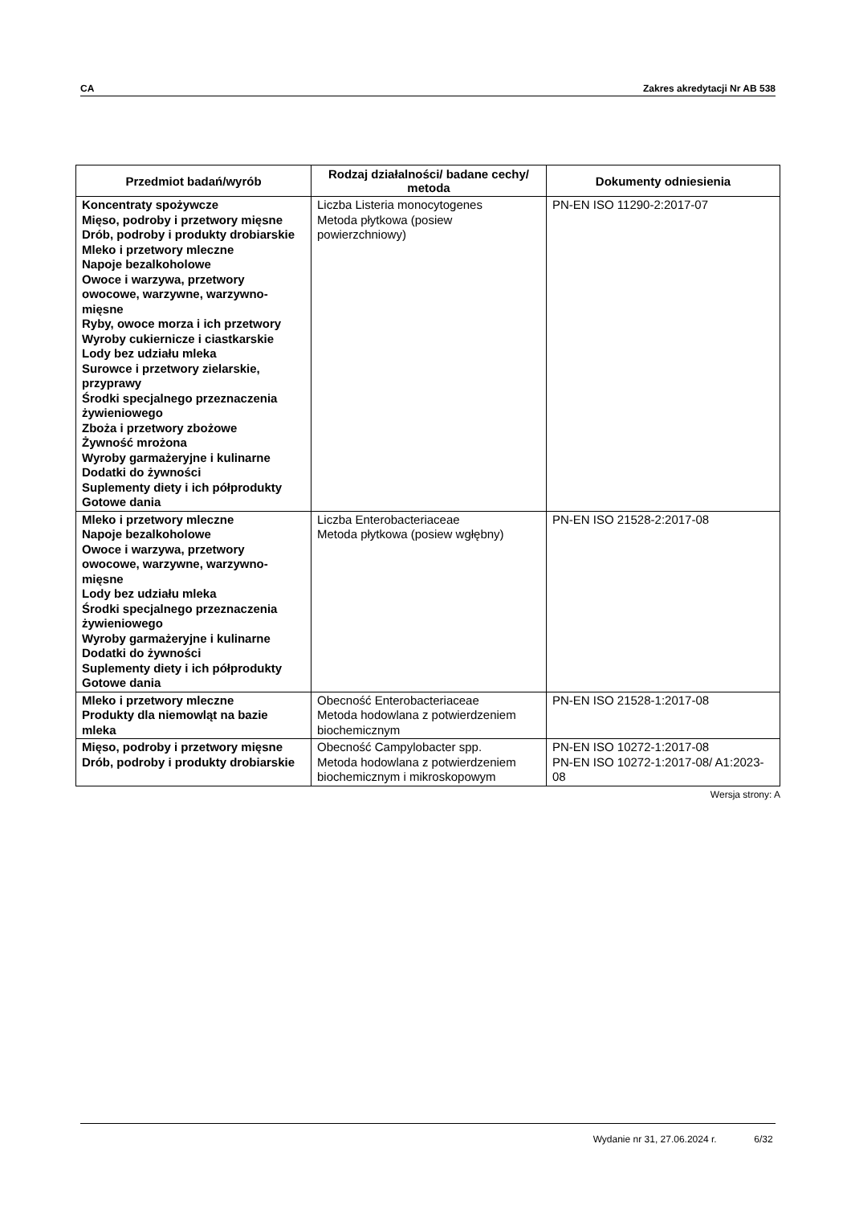CA Zakres akredytacji Nr AB 538
| Przedmiot badań/wyrób | Rodzaj działalności/ badane cechy/ metoda | Dokumenty odniesienia |
| --- | --- | --- |
| Koncentraty spożywcze Mięso, podroby i przetwory mięsne Drób, podroby i produkty drobiarskie Mleko i przetwory mleczne Napoje bezalkoholowe Owoce i warzywa, przetwory owocowe, warzywne, warzywno-mięsne Ryby, owoce morza i ich przetwory Wyroby cukiernicze i ciastkarskie Lody bez udziału mleka Surowce i przetwory zielarskie, przyprawy Środki specjalnego przeznaczenia żywieniowego Zboża i przetwory zbożowe Żywność mrożona Wyroby garmażeryjne i kulinarne Dodatki do żywności Suplementy diety i ich półprodukty Gotowe dania | Liczba Listeria monocytogenes Metoda płytkowa (posiew powierzchniowy) | PN-EN ISO 11290-2:2017-07 |
| Mleko i przetwory mleczne Napoje bezalkoholowe Owoce i warzywa, przetwory owocowe, warzywne, warzywno-mięsne Lody bez udziału mleka Środki specjalnego przeznaczenia żywieniowego Wyroby garmażeryjne i kulinarne Dodatki do żywności Suplementy diety i ich półprodukty Gotowe dania | Liczba Enterobacteriaceae Metoda płytkowa (posiew wgłębny) | PN-EN ISO 21528-2:2017-08 |
| Mleko i przetwory mleczne Produkty dla niemowląt na bazie mleka | Obecność Enterobacteriaceae Metoda hodowlana z potwierdzeniem biochemicznym | PN-EN ISO 21528-1:2017-08 |
| Mięso, podroby i przetwory mięsne Drób, podroby i produkty drobiarskie | Obecność Campylobacter spp. Metoda hodowlana z potwierdzeniem biochemicznym i mikroskopowym | PN-EN ISO 10272-1:2017-08 PN-EN ISO 10272-1:2017-08/ A1:2023-08 |
Wersja strony: A
Wydanie nr 31, 27.06.2024 r. 6/32